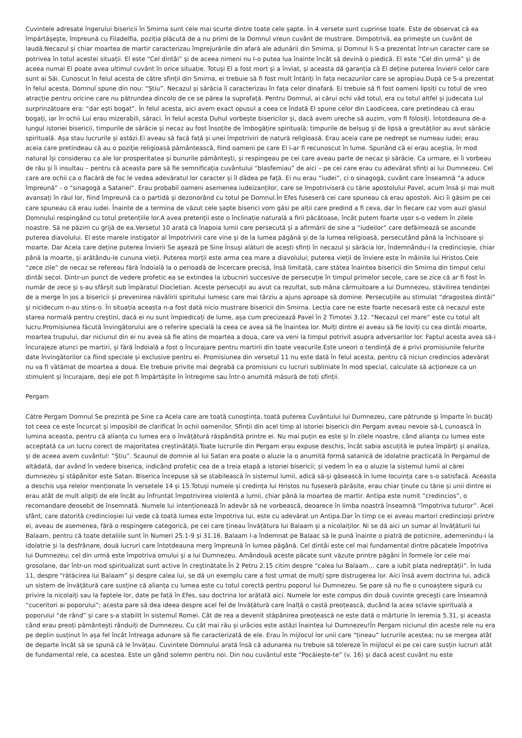Cuvintele adresate îngerului bisericii în Smirna sunt cele mai scurte dintre toate cele șapte. În 4 versete sunt cuprinse toate. Este de observat că ea împărtășește, împreună cu Filadelfia, poziția plăcută de a nu primi de la Domnul vreun cuvânt de mustrare. Dimpotrivă, ea primește un cuvânt de laudă.Necazul și chiar moartea de martir caracterizau împrejurările din afară ale adunării din Smirna, și Domnul li S-a prezentat într-un caracter care se potrivea în totul acestei situații. El este “Cel dintâi” și de aceea nimeni nu I-o putea lua înainte încât să devină o piedică. El este “Cel din urmă” și de aceea numai El poate avea ultimul cuvânt în orice situație. Totuși El a fost mort și a înviat, și aceasta dă garanția că El deține puterea învierii celor care sunt ai Săi. Cunoscut în felul acesta de către sfinții din Smirna, ei trebuie să fi fost mult întăriți în fața necazurilor care se apropiau.După ce S-a prezentat în felul acesta, Domnul spune din nou: “Știu”. Necazul și sărăcia îi caracterizau în fața celor dinafară. Ei trebuie să fi fost oameni lipsiți cu totul de vreo atracție pentru oricine care nu pătrundea dincolo de ce se părea la suprafață. Pentru Domnul, ai cărui ochi văd totul, era cu totul altfel și judecata Lui surprinzătoare era: “dar ești bogat”. În felul acesta, aici avem exact opusul a ceea ce îndată El spune celor din Laodiceea, care pretindeau că erau bogați, iar în ochii Lui erau mizerabili, săraci. În felul acesta Duhul vorbește bisericilor și, dacă avem ureche să auzim, vom fi folosiți. Întotdeauna de-a lungul istoriei bisericii, timpurile de sărăcie și necaz au fost însoțite de îmbogățire spirituală; timpurile de belșug și de lipsă a greutăților au avut sărăcie spirituală. Așa stau lucrurile și astăzi.Ei aveau să facă față și unei împotriviri de natură religioasă. Erau aceia care pe nedrept se numeau iudei; erau aceia care pretindeau că au o poziție religioasă pământească, fiind oameni pe care El i-ar fi recunoscut în lume. Spunând că ei erau aceștia, în mod natural își considerau ca ale lor prosperitatea și bunurile pământești, și respingeau pe cei care aveau parte de necaz și sărăcie. Ca urmare, ei îi vorbeau de rău și îi insultau – pentru că aceasta pare să fie semnificația cuvântului “blasfemiau” de aici – pe cei care erau cu adevărat sfinți ai lui Dumnezeu. Cel care are ochii ca o flacără de foc le vedea adevăratul lor caracter și îl dădea pe față. Ei nu erau “iudei”, ci o sinagogă, cuvânt care înseamnă “a aduce împreună” - o “sinagogă a Satanei”. Erau probabil oameni asemenea iudeizanților, care se împotriviseră cu tărie apostolului Pavel, acum însă și mai mult avansați în răul lor, fiind împreună ca o partidă și dezonorând cu totul pe Domnul.În Efes fuseseră cei care spuneau că erau apostoli. Aici îi găsim pe cei care spuneau că erau iudei. Înainte de a termina de văzut cele șapte biserici vom găsi pe alții care predind a fi ceva, dar în fiecare caz vom auzi glasul Domnului respingând cu totul pretențiile lor.A avea pretenții este o înclinație naturală a firii păcătoase, încât putem foarte ușor s-o vedem în zilele noastre. Să ne păzim cu grijă de ea.Versetul 10 arată că înapoia lumii care persecută și a afirmării de sine a “iudeilor” care defăimează se ascunde puterea diavolului. El este marele instigator al împotrivirii care vine și de la lumea păgână și de la lumea religioasă, persecutând până la închisoare și moarte. Dar Acela care deține puterea învierii Se așează pe Sine Însuși alături de acești sfinți în necazul și sărăcia lor, îndemnându-i la credincioșie, chiar până la moarte, și arătându-le cununa vieții. Puterea morții este arma cea mare a diavolului; puterea vieții de înviere este în mâinile lui Hristos.Cele “zece zile” de necaz se refereau fără îndoială la o perioadă de încercare precisă, însă limitată, care stătea înaintea bisericii din Smirna din timpul celui dintâi secol. Dintr-un punct de vedere profetic ea se extindea la izbucniri succesive de persecuție în timpul primelor secole, care se zice că ar fi fost în număr de zece și s-au sfârșit sub împăratul Diocletian. Aceste persecuții au avut ca rezultat, sub mâna cârmuitoare a lui Dumnezeu, stăvilirea tendinței de a merge în jos a bisericii și prevenirea năvălirii spiritului lumesc care mai târziu a ajuns aproape să domine. Persecuțiile au stimulat “dragostea dintâi” și nicidecum n-au stins-o. În situația aceasta n-a fost dată nicio mustrare bisericii din Smirna. Lecția care ne este foarte necesară este că necazul este starea normală pentru creștini, dacă ei nu sunt împiedicați de lume, așa cum precizează Pavel în 2 Timotei 3.12. “Necazul cel mare” este cu totul alt lucru.Promisiunea făcută învingătorului are o referire specială la ceea ce avea să fie înaintea lor. Mulți dintre ei aveau să fie loviți cu cea dintâi moarte, moartea trupului, dar niciunul din ei nu avea să fie atins de moartea a doua, care va veni la timpul potrivit asupra adversarilor lor. Faptul acesta avea să-i încurajeze atunci pe martiri, și fără îndoială a fost o încurajare pentru martirii din toate veacurile.Este uneori o tendință de a privi promisiunile felurite date învingătorilor ca fiind speciale și exclusive pentru ei. Promisiunea din versetul 11 nu este dată în felul acesta, pentru că niciun credincios adevărat nu va fi vătămat de moartea a doua. Ele trebuie privite mai degrabă ca promisiuni cu lucruri subliniate în mod special, calculate să acționeze ca un stimulent și încurajare, deși ele pot fi împărtășite în întregime sau într-o anumită măsură de toți sfinții.
Pergam
Către Pergam Domnul Se prezintă pe Sine ca Acela care are toată cunoștința, toată puterea Cuvântului lui Dumnezeu, care pătrunde și împarte în bucăți tot ceea ce este încurcat și imposibil de clarificat în ochii oamenilor. Sfinții din acel timp al istoriei bisericii din Pergam aveau nevoie să-L cunoască în lumina aceasta, pentru că alianța cu lumea era o învățătură răspândită printre ei. Nu mai puțin ea este și în zilele noastre, când alianța cu lumea este acceptată ca un lucru corect de majoritatea creștinătății.Toate lucrurile din Pergam erau expuse deschis, încât sabia ascuțită le putea împărți și analiza, și de aceea avem cuvântul: “Știu”. Scaunul de domnie al lui Satan era poate o aluzie la o anumită formă satanică de idolatrie practicată în Pergamul de altădată, dar având în vedere biserica, indicând profetic cea de a treia etapă a istoriei bisericii; și vedem în ea o aluzie la sistemul lumii al cărei dumnezeu și stăpânitor este Satan. Biserica începuse să se stabilească în sistemul lumii, adică să-și găsească în lume locuința care s-o satisfacă. Aceasta a deschis ușa relelor menționate în versetele 14 și 15.Totuși numele și credința lui Hristos nu fuseseră părăsite, erau chiar ținute cu tărie și unii dintre ei erau atât de mult alipiți de ele încât au înfruntat împotrivirea violentă a lumii, chiar până la moartea de martir. Antipa este numit “credincios”, o recomandare deosebit de însemnată. Numele lui intenționează în adevăr să ne vorbească, deoarece în limba noastră înseamnă “împotriva tuturor”. Acel sfânt, care datorită credincioșiei lui vede că toată lumea este împotriva lui, este cu adevărat un Antipa.Dar în timp ce ei aveau martori credincioși printre ei, aveau de asemenea, fără o respingere categorică, pe cei care țineau învățătura lui Balaam și a nicolaiților. Ni se dă aici un sumar al învățăturii lui Balaam, pentru că toate detaliile sunt în Numeri 25.1-9 și 31.16. Balaam l-a îndemnat pe Balaac să le pună înainte o piatră de poticnire, ademenindu-i la idolatrie și la desfrânare, două lucruri care întotdeauna merg împreună în lumea păgână. Cel dintâi este cel mai fundamental dintre păcatele împotriva lui Dumnezeu; cel din urmă este împotriva omului și a lui Dumnezeu. Amândouă aceste păcate sunt văzute printre păgâni în formele lor cele mai grosolane, dar într-un mod spiritualizat sunt active în creștinătate.În 2 Petru 2.15 citim despre “calea lui Balaam… care a iubit plata nedreptății”. În Iuda 11, despre “rătăcirea lui Balaam” și despre calea lui, se dă un exemplu care a fost urmat de mulți spre distrugerea lor. Aici însă avem doctrina lui, adică un sistem de învățătură care susține că alianța cu lumea este cu totul corectă pentru poporul lui Dumnezeu. Se pare să nu fie o cunoaștere sigură cu privire la nicolaiți sau la faptele lor, date pe față în Efes, sau doctrina lor arătată aici. Numele lor este compus din două cuvinte grecești care înseamnă “cuceritori ai poporului”; acesta pare să dea ideea despre acel fel de învățătură care înalță o castă preoțească, ducând la acea sclavie spirituală a poporului “de rând” și care s-a stabilit în sistemul Romei. Cât de rea a devenit stăpânirea preoțească ne este dată o mărturie în Ieremia 5.31, și aceasta când erau preoți pământești rânduiți de Dumnezeu. Cu cât mai rău și urâcios este astăzi înaintea lui Dumnezeu!În Pergam niciunul din aceste rele nu era pe deplin susținut în așa fel încât întreaga adunare să fie caracterizată de ele. Erau în mijlocul lor unii care “țineau” lucrurile acestea; nu se mergea atât de departe încât să se spună că le învățau. Cuvintele Domnului arată însă că adunarea nu trebuie să tolereze în mijlocul ei pe cei care susțin lucruri atât de fundamental rele, ca acestea. Este un gând solemn pentru noi. Din nou cuvântul este “Pocăiește-te” (v. 16) și dacă acest cuvânt nu este